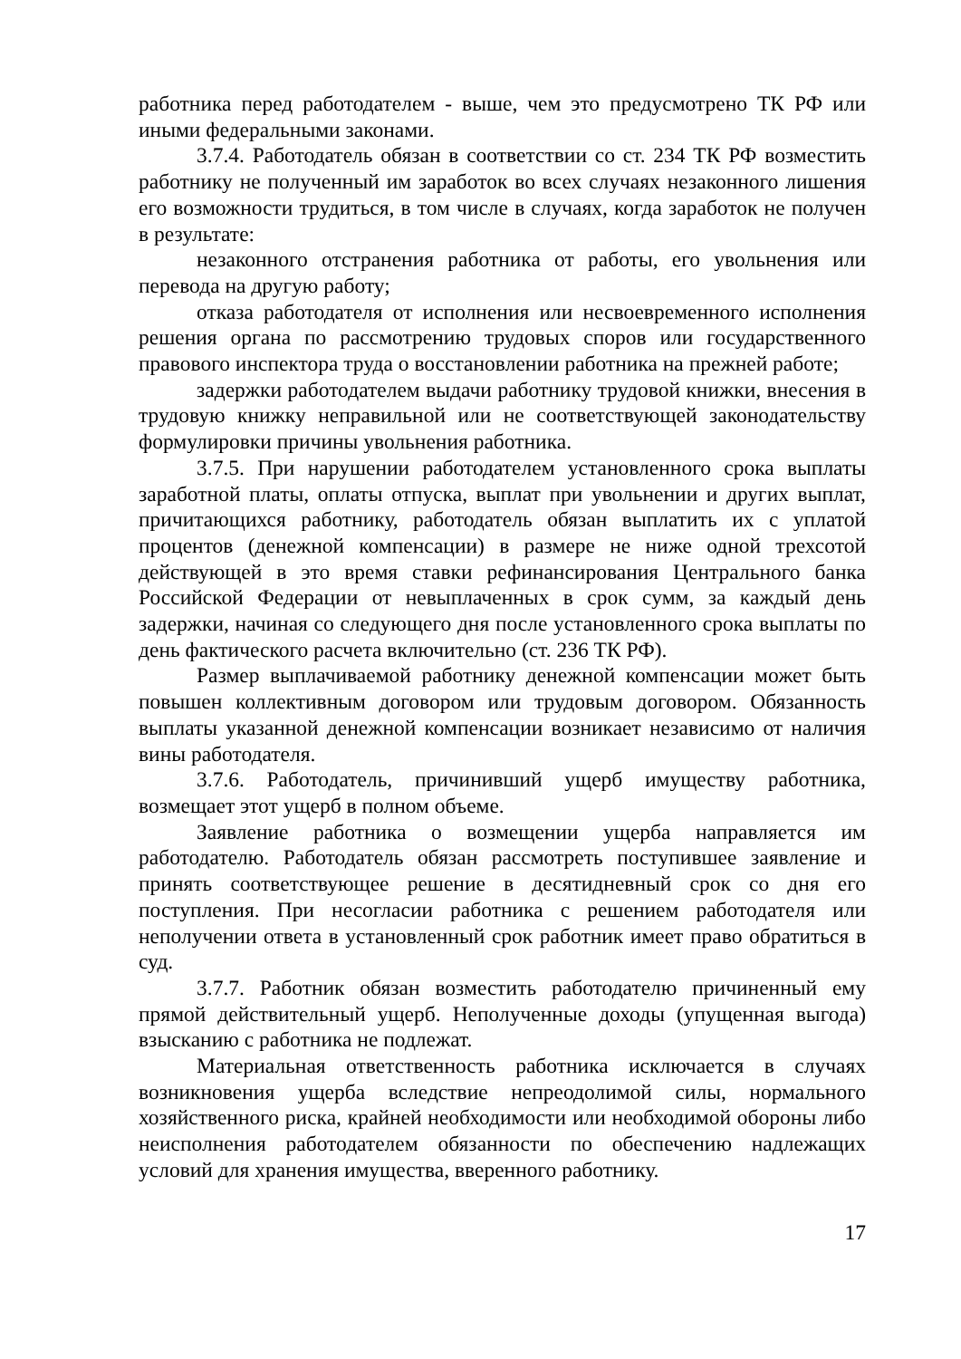работника перед работодателем - выше, чем это предусмотрено ТК РФ или иными федеральными законами.
3.7.4. Работодатель обязан в соответствии со ст. 234 ТК РФ возместить работнику не полученный им заработок во всех случаях незаконного лишения его возможности трудиться, в том числе в случаях, когда заработок не получен в результате:
незаконного отстранения работника от работы, его увольнения или перевода на другую работу;
отказа работодателя от исполнения или несвоевременного исполнения решения органа по рассмотрению трудовых споров или государственного правового инспектора труда о восстановлении работника на прежней работе;
задержки работодателем выдачи работнику трудовой книжки, внесения в трудовую книжку неправильной или не соответствующей законодательству формулировки причины увольнения работника.
3.7.5. При нарушении работодателем установленного срока выплаты заработной платы, оплаты отпуска, выплат при увольнении и других выплат, причитающихся работнику, работодатель обязан выплатить их с уплатой процентов (денежной компенсации) в размере не ниже одной трехсотой действующей в это время ставки рефинансирования Центрального банка Российской Федерации от невыплаченных в срок сумм, за каждый день задержки, начиная со следующего дня после установленного срока выплаты по день фактического расчета включительно (ст. 236 ТК РФ).
Размер выплачиваемой работнику денежной компенсации может быть повышен коллективным договором или трудовым договором. Обязанность выплаты указанной денежной компенсации возникает независимо от наличия вины работодателя.
3.7.6. Работодатель, причинивший ущерб имуществу работника, возмещает этот ущерб в полном объеме.
Заявление работника о возмещении ущерба направляется им работодателю. Работодатель обязан рассмотреть поступившее заявление и принять соответствующее решение в десятидневный срок со дня его поступления. При несогласии работника с решением работодателя или неполучении ответа в установленный срок работник имеет право обратиться в суд.
3.7.7. Работник обязан возместить работодателю причиненный ему прямой действительный ущерб. Неполученные доходы (упущенная выгода) взысканию с работника не подлежат.
Материальная ответственность работника исключается в случаях возникновения ущерба вследствие непреодолимой силы, нормального хозяйственного риска, крайней необходимости или необходимой обороны либо неисполнения работодателем обязанности по обеспечению надлежащих условий для хранения имущества, вверенного работнику.
17